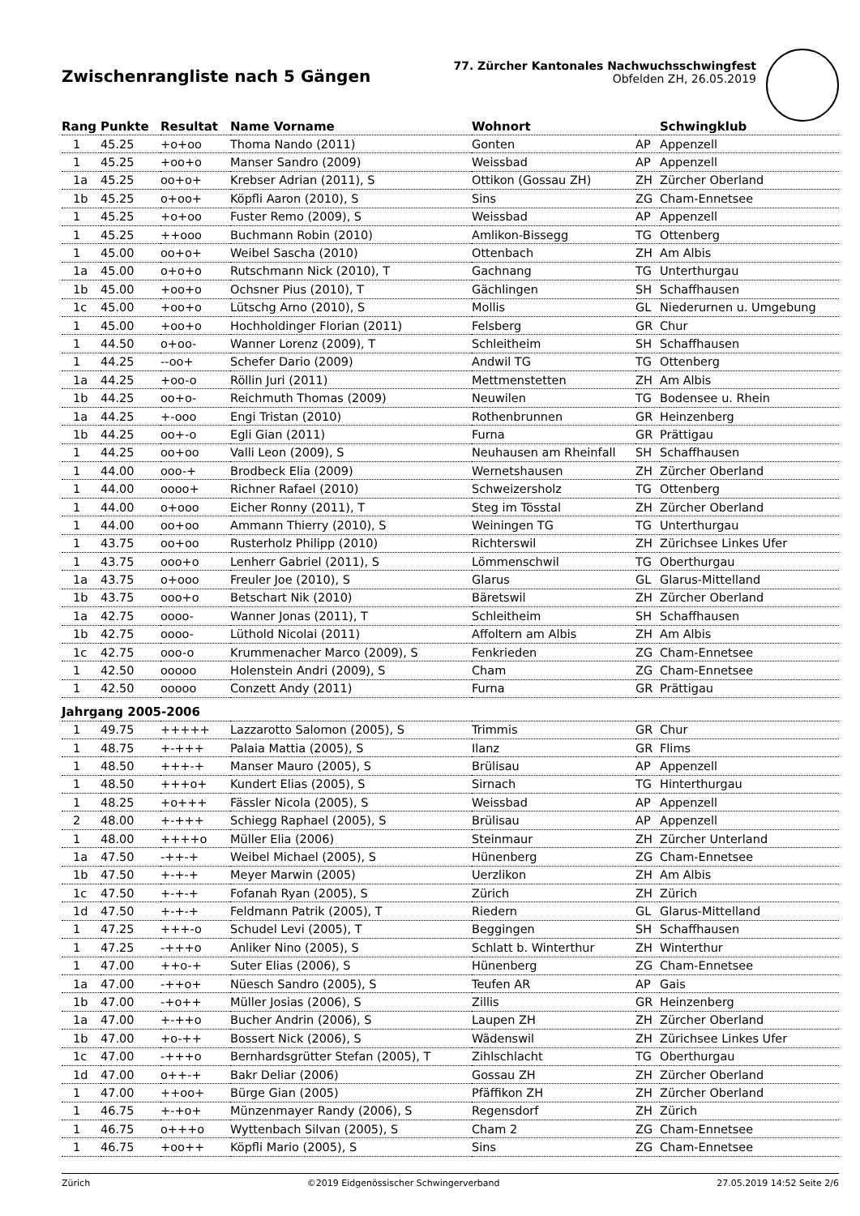Zwischenrangliste nach 5 Gängen
77. Zürcher Kantonales Nachwuchsschwingfest
Obfelden ZH, 26.05.2019
| Rang | Punkte | Resultat | Name Vorname | Wohnort | | Schwingklub |
| --- | --- | --- | --- | --- | --- | --- |
| 1 | 45.25 | +o+oo | Thoma Nando (2011) | Gonten | AP | Appenzell |
| 1 | 45.25 | +oo+o | Manser Sandro (2009) | Weissbad | AP | Appenzell |
| 1a | 45.25 | oo+o+ | Krebser Adrian (2011), S | Ottikon (Gossau ZH) | ZH | Zürcher Oberland |
| 1b | 45.25 | o+oo+ | Köpfli Aaron (2010), S | Sins | ZG | Cham-Ennetsee |
| 1 | 45.25 | +o+oo | Fuster Remo (2009), S | Weissbad | AP | Appenzell |
| 1 | 45.25 | ++ooo | Buchmann Robin (2010) | Amlikon-Bissegg | TG | Ottenberg |
| 1 | 45.00 | oo+o+ | Weibel Sascha (2010) | Ottenbach | ZH | Am Albis |
| 1a | 45.00 | o+o+o | Rutschmann Nick (2010), T | Gachnang | TG | Unterthurgau |
| 1b | 45.00 | +oo+o | Ochsner Pius (2010), T | Gächlingen | SH | Schaffhausen |
| 1c | 45.00 | +oo+o | Lütschg Arno (2010), S | Mollis | GL | Niederurnen u. Umgebung |
| 1 | 45.00 | +oo+o | Hochholdinger Florian (2011) | Felsberg | GR | Chur |
| 1 | 44.50 | o+oo- | Wanner Lorenz (2009), T | Schleitheim | SH | Schaffhausen |
| 1 | 44.25 | --oo+ | Schefer Dario (2009) | Andwil TG | TG | Ottenberg |
| 1a | 44.25 | +oo-o | Röllin Juri (2011) | Mettmenstetten | ZH | Am Albis |
| 1b | 44.25 | oo+o- | Reichmuth Thomas (2009) | Neuwilen | TG | Bodensee u. Rhein |
| 1a | 44.25 | +-ooo | Engi Tristan (2010) | Rothenbrunnen | GR | Heinzenberg |
| 1b | 44.25 | oo+-o | Egli Gian (2011) | Furna | GR | Prättigau |
| 1 | 44.25 | oo+oo | Valli Leon (2009), S | Neuhausen am Rheinfall | SH | Schaffhausen |
| 1 | 44.00 | ooo-+ | Brodbeck Elia (2009) | Wernetshausen | ZH | Zürcher Oberland |
| 1 | 44.00 | oooo+ | Richner Rafael (2010) | Schweizersholz | TG | Ottenberg |
| 1 | 44.00 | o+ooo | Eicher Ronny (2011), T | Steg im Tösstal | ZH | Zürcher Oberland |
| 1 | 44.00 | oo+oo | Ammann Thierry (2010), S | Weiningen TG | TG | Unterthurgau |
| 1 | 43.75 | oo+oo | Rusterholz Philipp (2010) | Richterswil | ZH | Zürichsee Linkes Ufer |
| 1 | 43.75 | ooo+o | Lenherr Gabriel (2011), S | Lömmenschwil | TG | Oberthurgau |
| 1a | 43.75 | o+ooo | Freuler Joe (2010), S | Glarus | GL | Glarus-Mittelland |
| 1b | 43.75 | ooo+o | Betschart Nik (2010) | Bäretswil | ZH | Zürcher Oberland |
| 1a | 42.75 | oooo- | Wanner Jonas (2011), T | Schleitheim | SH | Schaffhausen |
| 1b | 42.75 | oooo- | Lüthold Nicolai (2011) | Affoltern am Albis | ZH | Am Albis |
| 1c | 42.75 | ooo-o | Krummenacher Marco (2009), S | Fenkrieden | ZG | Cham-Ennetsee |
| 1 | 42.50 | ooooo | Holenstein Andri (2009), S | Cham | ZG | Cham-Ennetsee |
| 1 | 42.50 | ooooo | Conzett Andy (2011) | Furna | GR | Prättigau |
| Jahrgang 2005-2006 | | | | | | |
| 1 | 49.75 | +++++ | Lazzarotto Salomon (2005), S | Trimmis | GR | Chur |
| 1 | 48.75 | +-+++ | Palaia Mattia (2005), S | Ilanz | GR | Flims |
| 1 | 48.50 | +++-+ | Manser Mauro (2005), S | Brülisau | AP | Appenzell |
| 1 | 48.50 | +++o+ | Kundert Elias (2005), S | Sirnach | TG | Hinterthurgau |
| 1 | 48.25 | +o+++ | Fässler Nicola (2005), S | Weissbad | AP | Appenzell |
| 2 | 48.00 | +-+++ | Schiegg Raphael (2005), S | Brülisau | AP | Appenzell |
| 1 | 48.00 | ++++o | Müller Elia (2006) | Steinmaur | ZH | Zürcher Unterland |
| 1a | 47.50 | -++-+ | Weibel Michael (2005), S | Hünenberg | ZG | Cham-Ennetsee |
| 1b | 47.50 | +-+-+ | Meyer Marwin (2005) | Uerzlikon | ZH | Am Albis |
| 1c | 47.50 | +-+-+ | Fofanah Ryan (2005), S | Zürich | ZH | Zürich |
| 1d | 47.50 | +-+-+ | Feldmann Patrik (2005), T | Riedern | GL | Glarus-Mittelland |
| 1 | 47.25 | +++-o | Schudel Levi (2005), T | Beggingen | SH | Schaffhausen |
| 1 | 47.25 | -+++o | Anliker Nino (2005), S | Schlatt b. Winterthur | ZH | Winterthur |
| 1 | 47.00 | ++o-+ | Suter Elias (2006), S | Hünenberg | ZG | Cham-Ennetsee |
| 1a | 47.00 | -++o+ | Nüesch Sandro (2005), S | Teufen AR | AP | Gais |
| 1b | 47.00 | -+o++ | Müller Josias (2006), S | Zillis | GR | Heinzenberg |
| 1a | 47.00 | +-++o | Bucher Andrin (2006), S | Laupen ZH | ZH | Zürcher Oberland |
| 1b | 47.00 | +o-++ | Bossert Nick (2006), S | Wädenswil | ZH | Zürichsee Linkes Ufer |
| 1c | 47.00 | -+++o | Bernhardsgrütter Stefan (2005), T | Zihlschlacht | TG | Oberthurgau |
| 1d | 47.00 | o++-+ | Bakr Deliar (2006) | Gossau ZH | ZH | Zürcher Oberland |
| 1 | 47.00 | ++oo+ | Bürge Gian (2005) | Pfäffikon ZH | ZH | Zürcher Oberland |
| 1 | 46.75 | +-+o+ | Münzenmayer Randy (2006), S | Regensdorf | ZH | Zürich |
| 1 | 46.75 | o+++o | Wyttenbach Silvan (2005), S | Cham 2 | ZG | Cham-Ennetsee |
| 1 | 46.75 | +oo++ | Köpfli Mario (2005), S | Sins | ZG | Cham-Ennetsee |
Zürich ©2019 Eidgenössischer Schwingerverband 27.05.2019 14:52 Seite 2/6